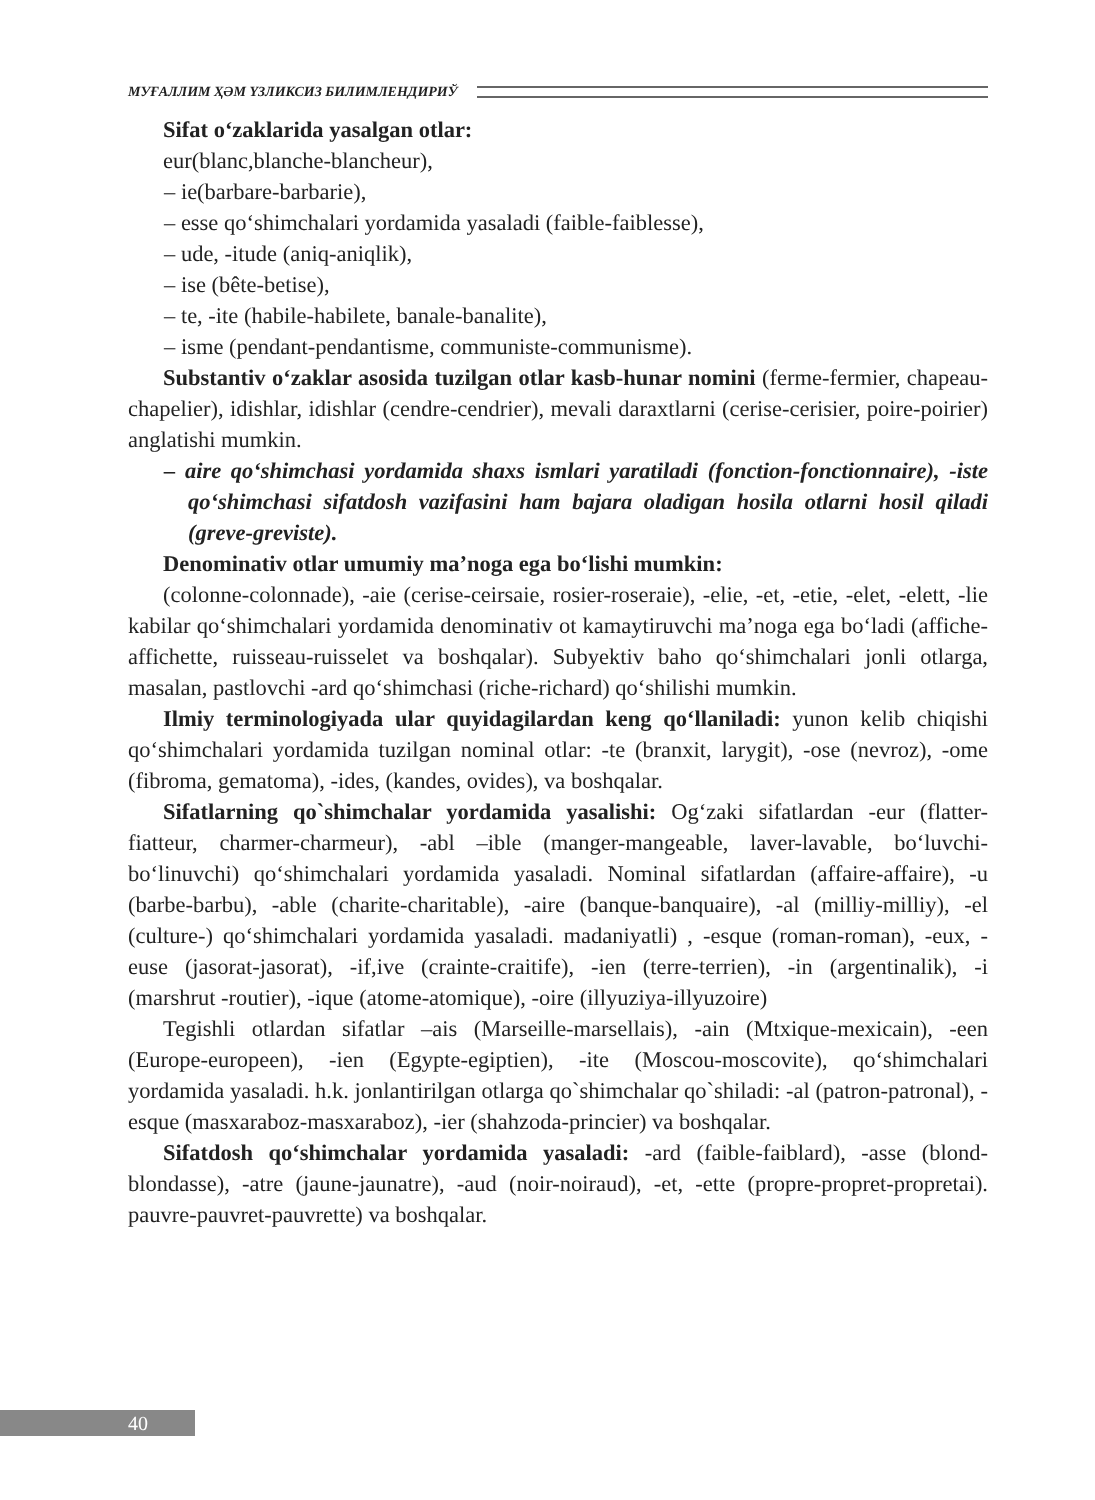МУҒАЛЛИМ ҲӘМ ҮЗЛИКСИЗ БИЛИМЛЕНДИРИЎ
Sifat o‘zaklarida yasalgan otlar:
eur(blanc,blanche-blancheur),
– ie(barbare-barbarie),
– esse qo‘shimchalari yordamida yasaladi (faible-faiblesse),
– ude, -itude (aniq-aniqlik),
– ise (bête-betise),
– te, -ite (habile-habilete, banale-banalite),
– isme (pendant-pendantisme, communiste-communisme).
Substantiv o‘zaklar asosida tuzilgan otlar kasb-hunar nomini (ferme-fermier, chapeau-chapelier), idishlar, idishlar (cendre-cendrier), mevali daraxtlarni (cerise-cerisier, poire-poirier) anglatishi mumkin.
– aire qo‘shimchasi yordamida shaxs ismlari yaratiladi (fonction-fonctionnaire), -iste qo‘shimchasi sifatdosh vazifasini ham bajara oladigan hosila otlarni hosil qiladi (greve-greviste).
Denominativ otlar umumiy ma’noga ega bo‘lishi mumkin:
(colonne-colonnade), -aie (cerise-ceirsaie, rosier-roseraie), -elie, -et, -etie, -elet, -elett, -lie kabilar qo‘shimchalari yordamida denominativ ot kamaytiruvchi ma’noga ega bo‘ladi (affiche-affichette, ruisseau-ruisselet va boshqalar). Subyektiv baho qo‘shimchalari jonli otlarga, masalan, pastlovchi -ard qo‘shimchasi (riche-richard) qo‘shilishi mumkin.
Ilmiy terminologiyada ular quyidagilardan keng qo‘llaniladi: yunon kelib chiqishi qo‘shimchalari yordamida tuzilgan nominal otlar: -te (branxit, larygit), -ose (nevroz), -ome (fibroma, gematoma), -ides, (kandes, ovides), va boshqalar.
Sifatlarning qo`shimchalar yordamida yasalishi: Og‘zaki sifatlardan -eur (flatter-fiatteur, charmer-charmeur), -abl –ible (manger-mangeable, laver-lavable, bo‘luvchi-bo‘linuvchi) qo‘shimchalari yordamida yasaladi. Nominal sifatlardan (affaire-affaire), -u (barbe-barbu), -able (charite-charitable), -aire (banque-banquaire), -al (milliy-milliy), -el (culture-) qo‘shimchalari yordamida yasaladi. madaniyatli) , -esque (roman-roman), -eux, -euse (jasorat-jasorat), -if,ive (crainte-craitife), -ien (terre-terrien), -in (argentinalik), -i (marshrut -routier), -ique (atome-atomique), -oire (illyuziya-illyuzoire)
Tegishli otlardan sifatlar –ais (Marseille-marsellais), -ain (Mtxique-mexicain), -een (Europe-europeen), -ien (Egypte-egiptien), -ite (Moscou-moscovite), qo‘shimchalari yordamida yasaladi. h.k. jonlantirilgan otlarga qo`shimchalar qo`shiladi: -al (patron-patronal), -esque (masxaraboz-masxaraboz), -ier (shahzoda-princier) va boshqalar.
Sifatdosh qo‘shimchalar yordamida yasaladi: -ard (faible-faiblard), -asse (blond-blondasse), -atre (jaune-jaunatre), -aud (noir-noiraud), -et, -ette (propre-propret-propretai). pauvre-pauvret-pauvrette) va boshqalar.
40